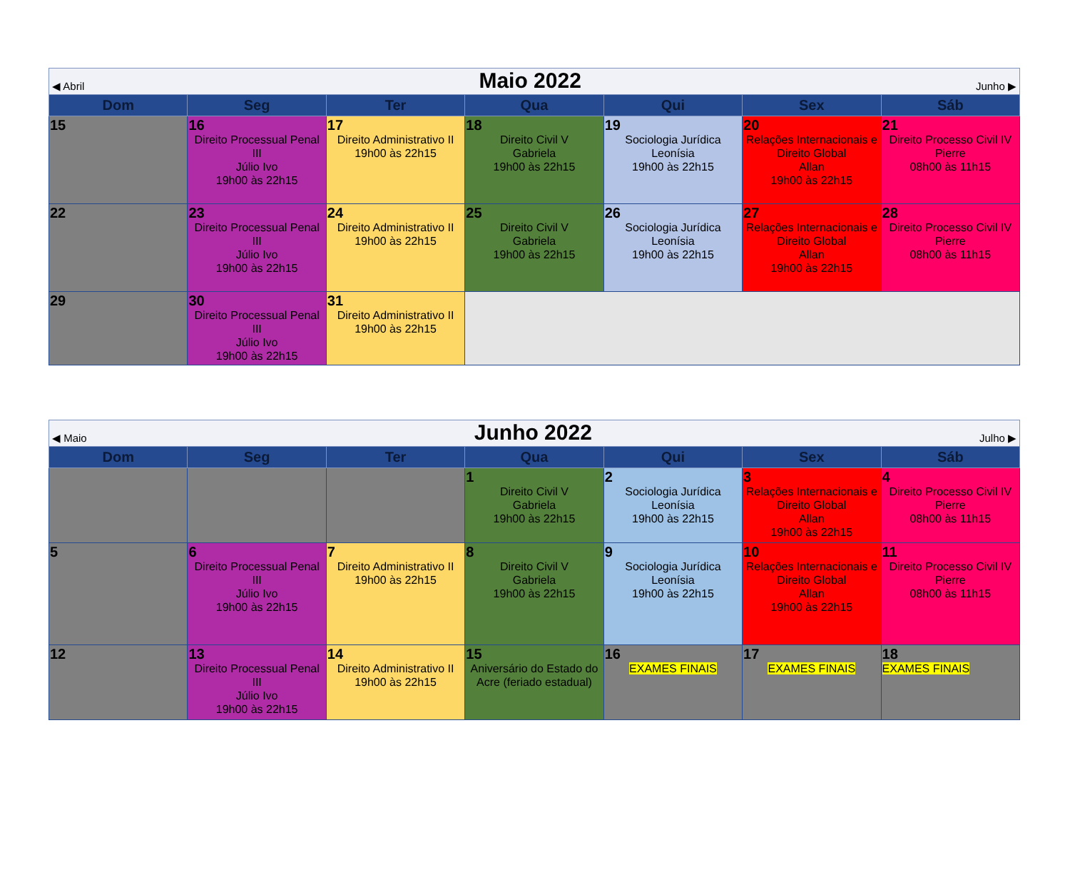◀ Abril Maio 2022 Junho ▶
| Dom | Seg | Ter | Qua | Qui | Sex | Sáb |
| --- | --- | --- | --- | --- | --- | --- |
| 15 | 16 Direito Processual Penal III Júlio Ivo 19h00 às 22h15 | 17 Direito Administrativo II 19h00 às 22h15 | 18 Direito Civil V Gabriela 19h00 às 22h15 | 19 Sociologia Jurídica Leonísia 19h00 às 22h15 | 20 Relações Internacionais e Direito Global Allan 19h00 às 22h15 | 21 Direito Processo Civil IV Pierre 08h00 às 11h15 |
| 22 | 23 Direito Processual Penal III Júlio Ivo 19h00 às 22h15 | 24 Direito Administrativo II 19h00 às 22h15 | 25 Direito Civil V Gabriela 19h00 às 22h15 | 26 Sociologia Jurídica Leonísia 19h00 às 22h15 | 27 Relações Internacionais e Direito Global Allan 19h00 às 22h15 | 28 Direito Processo Civil IV Pierre 08h00 às 11h15 |
| 29 | 30 Direito Processual Penal III Júlio Ivo 19h00 às 22h15 | 31 Direito Administrativo II 19h00 às 22h15 | | | | |
◀ Maio Junho 2022 Julho ▶
| Dom | Seg | Ter | Qua | Qui | Sex | Sáb |
| --- | --- | --- | --- | --- | --- | --- |
| | | | 1 Direito Civil V Gabriela 19h00 às 22h15 | 2 Sociologia Jurídica Leonísia 19h00 às 22h15 | 3 Relações Internacionais e Direito Global Allan 19h00 às 22h15 | 4 Direito Processo Civil IV Pierre 08h00 às 11h15 |
| 5 | 6 Direito Processual Penal III Júlio Ivo 19h00 às 22h15 | 7 Direito Administrativo II 19h00 às 22h15 | 8 Direito Civil V Gabriela 19h00 às 22h15 | 9 Sociologia Jurídica Leonísia 19h00 às 22h15 | 10 Relações Internacionais e Direito Global Allan 19h00 às 22h15 | 11 Direito Processo Civil IV Pierre 08h00 às 11h15 |
| 12 | 13 Direito Processual Penal III Júlio Ivo 19h00 às 22h15 | 14 Direito Administrativo II 19h00 às 22h15 | 15 Aniversário do Estado do Acre (feriado estadual) | 16 EXAMES FINAIS | 17 EXAMES FINAIS | 18 EXAMES FINAIS |